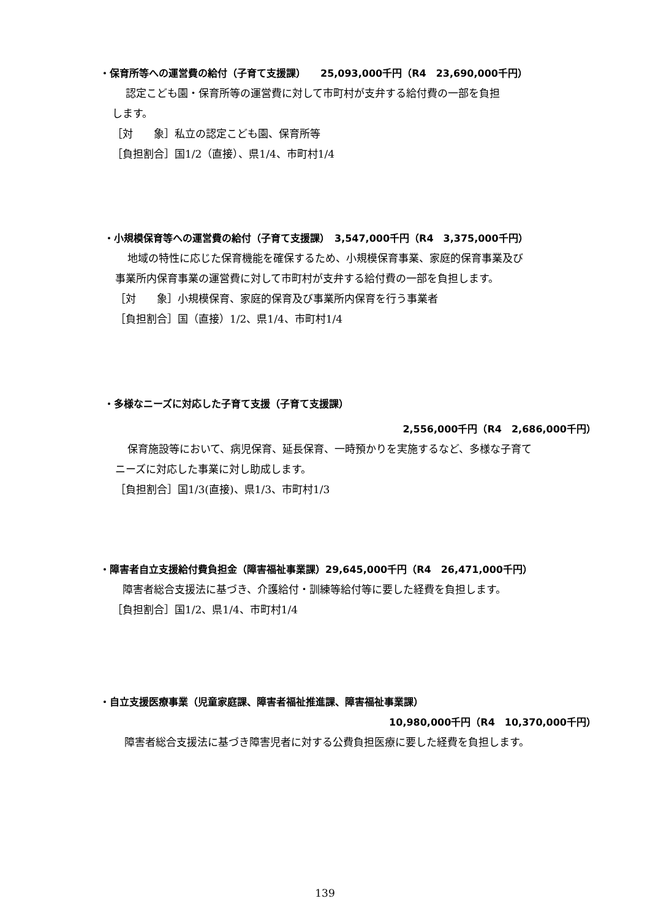・保育所等への運営費の給付（子育て支援課）　　25,093,000千円（R4　23,690,000千円）
認定こども園・保育所等の運営費に対して市町村が支弁する給付費の一部を負担
します。
［対　　象］私立の認定こども園、保育所等
［負担割合］国1/2（直接）、県1/4、市町村1/4
・小規模保育等への運営費の給付（子育て支援課）　3,547,000千円（R4　3,375,000千円）
地域の特性に応じた保育機能を確保するため、小規模保育事業、家庭的保育事業及び
事業所内保育事業の運営費に対して市町村が支弁する給付費の一部を負担します。
［対　　象］小規模保育、家庭的保育及び事業所内保育を行う事業者
［負担割合］国（直接）1/2、県1/4、市町村1/4
・多様なニーズに対応した子育て支援（子育て支援課）
2,556,000千円（R4　2,686,000千円）
保育施設等において、病児保育、延長保育、一時預かりを実施するなど、多様な子育て
ニーズに対応した事業に対し助成します。
［負担割合］国1/3(直接)、県1/3、市町村1/3
・障害者自立支援給付費負担金（障害福祉事業課）29,645,000千円（R4　26,471,000千円）
障害者総合支援法に基づき、介護給付・訓練等給付等に要した経費を負担します。
［負担割合］国1/2、県1/4、市町村1/4
・自立支援医療事業（児童家庭課、障害者福祉推進課、障害福祉事業課）
10,980,000千円（R4　10,370,000千円）
障害者総合支援法に基づき障害児者に対する公費負担医療に要した経費を負担します。
139